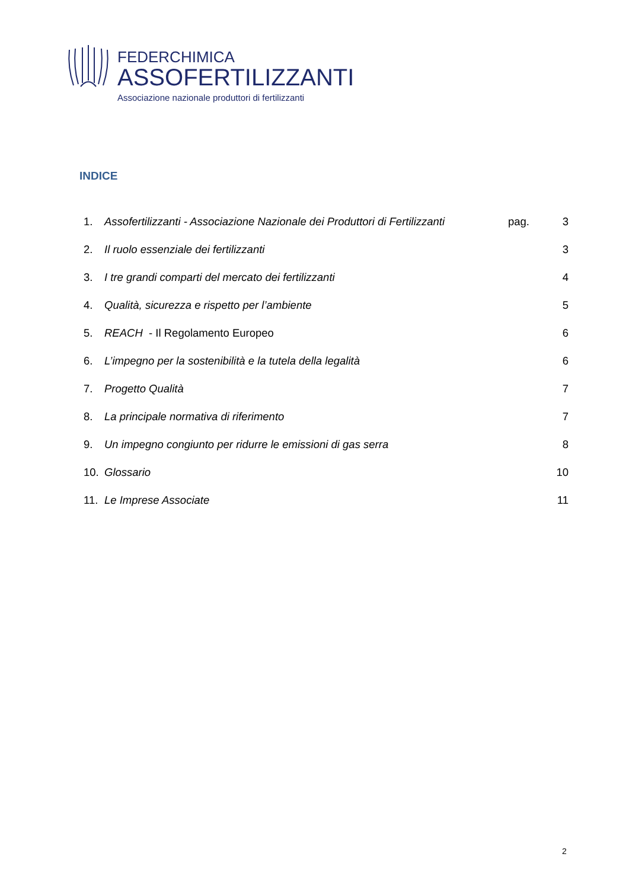FEDERCHIMICA
ASSOFERTILIZZANTI
Associazione nazionale produttori di fertilizzanti
INDICE
| 1. | Assofertilizzanti - Associazione Nazionale dei Produttori di Fertilizzanti | pag. | 3 |
| 2. | Il ruolo essenziale dei fertilizzanti | | 3 |
| 3. | I tre grandi comparti del mercato dei fertilizzanti | | 4 |
| 4. | Qualità, sicurezza e rispetto per l’ambiente | | 5 |
| 5. | REACH - Il Regolamento Europeo | | 6 |
| 6. | L’impegno per la sostenibilità e la tutela della legalità | | 6 |
| 7. | Progetto Qualità | | 7 |
| 8. | La principale normativa di riferimento | | 7 |
| 9. | Un impegno congiunto per ridurre le emissioni di gas serra | | 8 |
| 10. | Glossario | | 10 |
| 11. | Le Imprese Associate | | 11 |
2